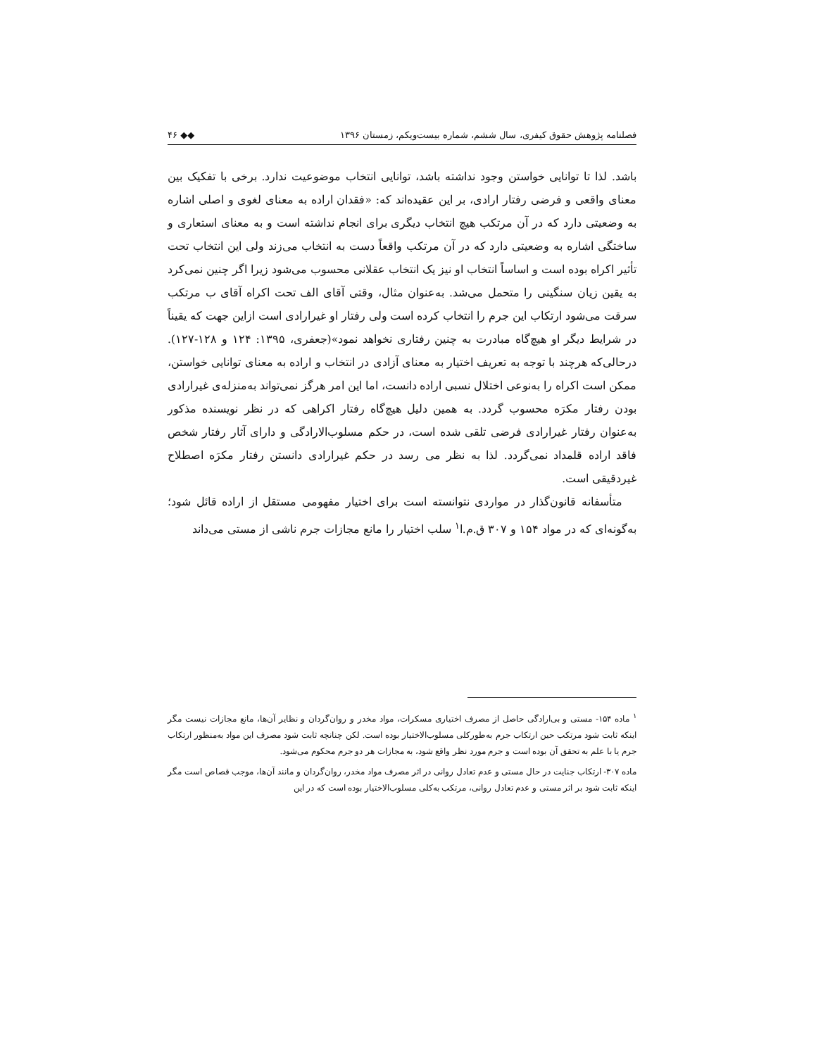فصلنامه پژوهش حقوق کیفری، سال ششم، شماره بیست‌ویکم، زمستان ۱۳۹۶ ◆◆ ۴۶
باشد. لذا تا توانایی خواستن وجود نداشته باشد، توانایی انتخاب موضوعیت ندارد. برخی با تفکیک بین معنای واقعی و فرضی رفتار ارادی، بر این عقیده‌اند که: «فقدان اراده به معنای لغوی و اصلی اشاره به وضعیتی دارد که در آن مرتکب هیچ انتخاب دیگری برای انجام نداشته است و به معنای استعاری و ساختگی اشاره به وضعیتی دارد که در آن مرتکب واقعاً دست به انتخاب می‌زند ولی این انتخاب تحت تأثیر اکراه بوده است و اساساً انتخاب او نیز یک انتخاب عقلانی محسوب می‌شود زیرا اگر چنین نمی‌کرد به یقین زیان سنگینی را متحمل می‌شد. به‌عنوان مثال، وقتی آقای الف تحت اکراه آقای ب مرتکب سرقت می‌شود ارتکاب این جرم را انتخاب کرده است ولی رفتار او غیرارادی است ازاین جهت که یقیناً در شرایط دیگر او هیچ‌گاه مبادرت به چنین رفتاری نخواهد نمود»(جعفری، ۱۳۹۵: ۱۲۴ و ۱۲۸-۱۲۷). درحالی‌که هرچند با توجه به تعریف اختیار به معنای آزادی در انتخاب و اراده به معنای توانایی خواستن، ممکن است اکراه را به‌نوعی اختلال نسبی اراده دانست، اما این امر هرگز نمی‌تواند به‌منزله‌ی غیرارادی بودن رفتار مکرَه محسوب گردد. به همین دلیل هیچ‌گاه رفتار اکراهی که در نظر نویسنده مذکور به‌عنوان رفتار غیرارادی فرضی تلقی شده است، در حکم مسلوب‌الارادگی و دارای آثار رفتار شخص فاقد اراده قلمداد نمی‌گردد. لذا به نظر می رسد در حکم غیرارادی دانستن رفتار مکرَه اصطلاح غیردقیقی است.
متأسفانه قانون‌گذار در مواردی نتوانسته است برای اختیار مفهومی مستقل از اراده قائل شود؛ به‌گونه‌ای که در مواد ۱۵۴ و ۳۰۷ ق.م.ا<sup>۱</sup> سلب اختیار را مانع مجازات جرم ناشی از مستی می‌داند
<sup>۱</sup> ماده ۱۵۴- مستی و بی‌ارادگی حاصل از مصرف اختیاری مسکرات، مواد مخدر و روان‌گردان و نظایر آن‌ها، مانع مجازات نیست مگر اینکه ثابت شود مرتکب حین ارتکاب جرم به‌طورکلی مسلوب‌الاختیار بوده است. لکن چنانچه ثابت شود مصرف این مواد به‌منظور ارتکاب جرم یا با علم به تحقق آن بوده است و جرم مورد نظر واقع شود، به مجازات هر دو جرم محکوم می‌شود.
ماده ۳۰۷- ارتکاب جنایت در حال مستی و عدم تعادل روانی در اثر مصرف مواد مخدر، روان‌گردان و مانند آن‌ها، موجب قصاص است مگر اینکه ثابت شود بر اثر مستی و عدم تعادل روانی، مرتکب به‌کلی مسلوب‌الاختیار بوده است که در این